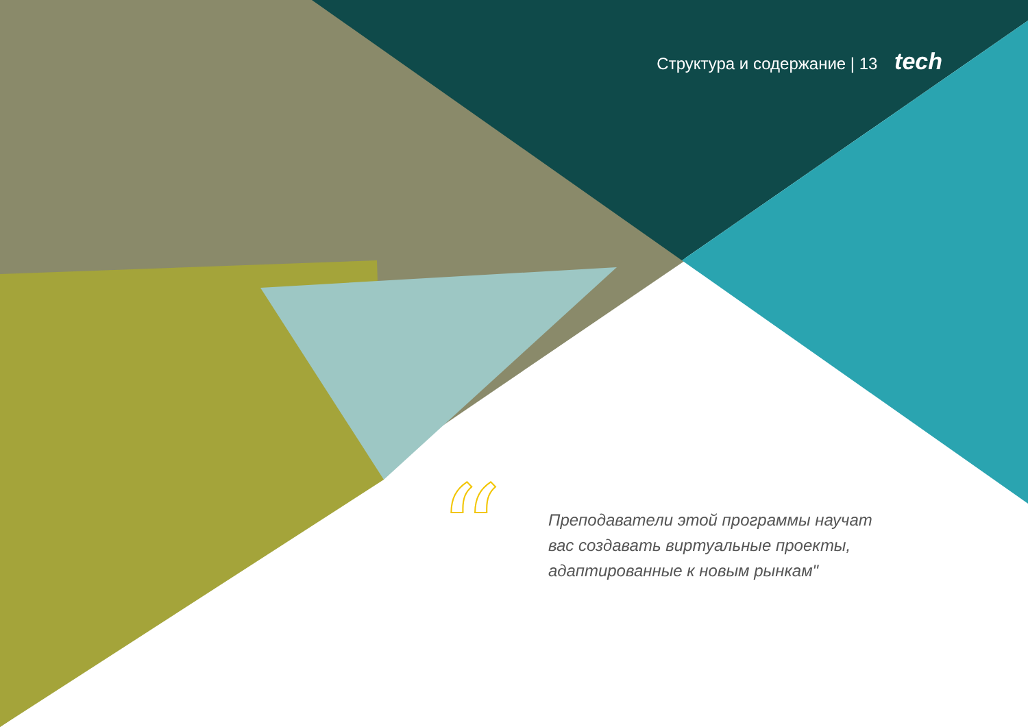Структура и содержание | 13 tech
“
Преподаватели этой программы научат вас создавать виртуальные проекты, адаптированные к новым рынкам"